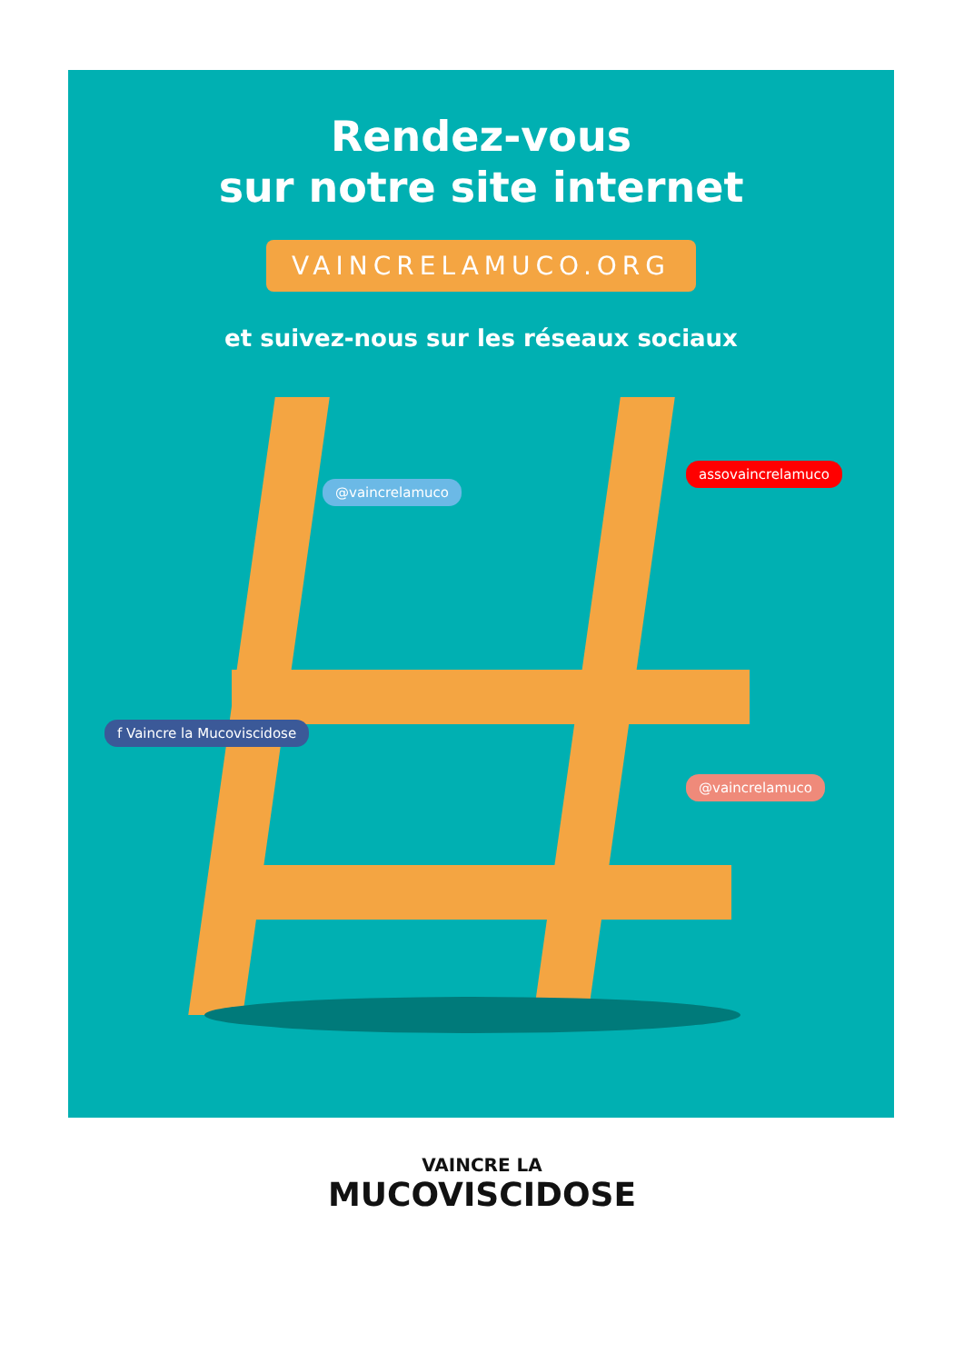Rendez-vous
sur notre site internet
VAINCRELAMUCO.ORG
et suivez-nous sur les réseaux sociaux
@vaincrelamuco
assovaincrelamuco
f Vaincre la Mucoviscidose
@vaincrelamuco
VAINCRE LA
MUCOVISCIDOSE